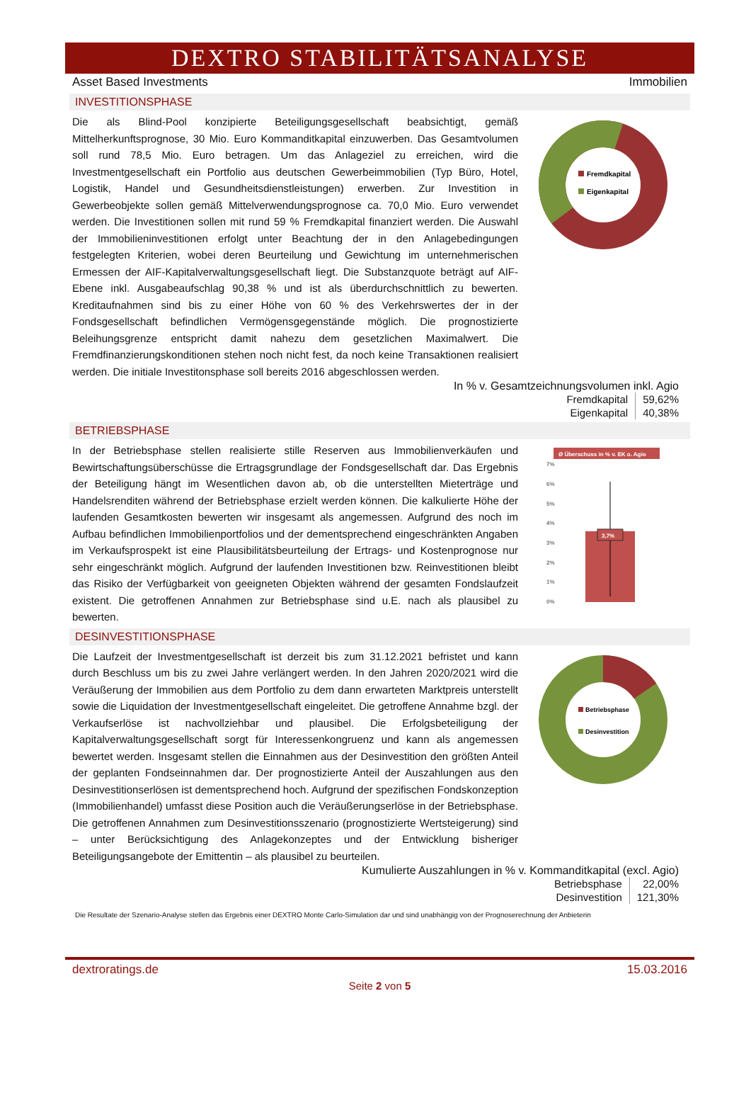DEXTRO STABILITÄTSANALYSE
Asset Based Investments Immobilien
INVESTITIONSPHASE
Die als Blind-Pool konzipierte Beteiligungsgesellschaft beabsichtigt, gemäß Mittelherkunftsprognose, 30 Mio. Euro Kommanditkapital einzuwerben. Das Gesamtvolumen soll rund 78,5 Mio. Euro betragen. Um das Anlageziel zu erreichen, wird die Investmentgesellschaft ein Portfolio aus deutschen Gewerbeimmobilien (Typ Büro, Hotel, Logistik, Handel und Gesundheitsdienstleistungen) erwerben. Zur Investition in Gewerbeobjekte sollen gemäß Mittelverwendungsprognose ca. 70,0 Mio. Euro verwendet werden. Die Investitionen sollen mit rund 59 % Fremdkapital finanziert werden. Die Auswahl der Immobilieninvestitionen erfolgt unter Beachtung der in den Anlagebedingungen festgelegten Kriterien, wobei deren Beurteilung und Gewichtung im unternehmerischen Ermessen der AIF-Kapitalverwaltungsgesellschaft liegt. Die Substanzquote beträgt auf AIF-Ebene inkl. Ausgabeaufschlag 90,38 % und ist als überdurchschnittlich zu bewerten. Kreditaufnahmen sind bis zu einer Höhe von 60 % des Verkehrswertes der in der Fondsgesellschaft befindlichen Vermögensgegenstände möglich. Die prognostizierte Beleihungsgrenze entspricht damit nahezu dem gesetzlichen Maximalwert. Die Fremdfinanzierungskonditionen stehen noch nicht fest, da noch keine Transaktionen realisiert werden. Die initiale Investitonsphase soll bereits 2016 abgeschlossen werden.
Fremdkapital
Eigenkapital
In % v. Gesamtzeichnungsvolumen inkl. Agio
| Fremdkapital | 59,62% |
| Eigenkapital | 40,38% |
BETRIEBSPHASE
In der Betriebsphase stellen realisierte stille Reserven aus Immobilienverkäufen und Bewirtschaftungsüberschüsse die Ertragsgrundlage der Fondsgesellschaft dar. Das Ergebnis der Beteiligung hängt im Wesentlichen davon ab, ob die unterstellten Mieterträge und Handelsrenditen während der Betriebsphase erzielt werden können. Die kalkulierte Höhe der laufenden Gesamtkosten bewerten wir insgesamt als angemessen. Aufgrund des noch im Aufbau befindlichen Immobilienportfolios und der dementsprechend eingeschränkten Angaben im Verkaufsprospekt ist eine Plausibilitätsbeurteilung der Ertrags- und Kostenprognose nur sehr eingeschränkt möglich. Aufgrund der laufenden Investitionen bzw. Reinvestitionen bleibt das Risiko der Verfügbarkeit von geeigneten Objekten während der gesamten Fondslaufzeit existent. Die getroffenen Annahmen zur Betriebsphase sind u.E. nach als plausibel zu bewerten.
Ø Überschuss in % v. EK o. Agio
7%
6%
5%
4%
3%
2%
1%
0%
3,7%
DESINVESTITIONSPHASE
Die Laufzeit der Investmentgesellschaft ist derzeit bis zum 31.12.2021 befristet und kann durch Beschluss um bis zu zwei Jahre verlängert werden. In den Jahren 2020/2021 wird die Veräußerung der Immobilien aus dem Portfolio zu dem dann erwarteten Marktpreis unterstellt sowie die Liquidation der Investmentgesellschaft eingeleitet. Die getroffene Annahme bzgl. der Verkaufserlöse ist nachvollziehbar und plausibel. Die Erfolgsbeteiligung der Kapitalverwaltungsgesellschaft sorgt für Interessenkongruenz und kann als angemessen bewertet werden. Insgesamt stellen die Einnahmen aus der Desinvestition den größten Anteil der geplanten Fondseinnahmen dar. Der prognostizierte Anteil der Auszahlungen aus den Desinvestitionserlösen ist dementsprechend hoch. Aufgrund der spezifischen Fondskonzeption (Immobilienhandel) umfasst diese Position auch die Veräußerungserlöse in der Betriebsphase. Die getroffenen Annahmen zum Desinvestitionsszenario (prognostizierte Wertsteigerung) sind – unter Berücksichtigung des Anlagekonzeptes und der Entwicklung bisheriger Beteiligungsangebote der Emittentin – als plausibel zu beurteilen.
Betriebsphase
Desinvestition
Kumulierte Auszahlungen in % v. Kommanditkapital (excl. Agio)
| Betriebsphase | 22,00% |
| Desinvestition | 121,30% |
Die Resultate der Szenario-Analyse stellen das Ergebnis einer DEXTRO Monte Carlo-Simulation dar und sind unabhängig von der Prognoserechnung der Anbieterin
dextroratings.de 15.03.2016
Seite 2 von 5